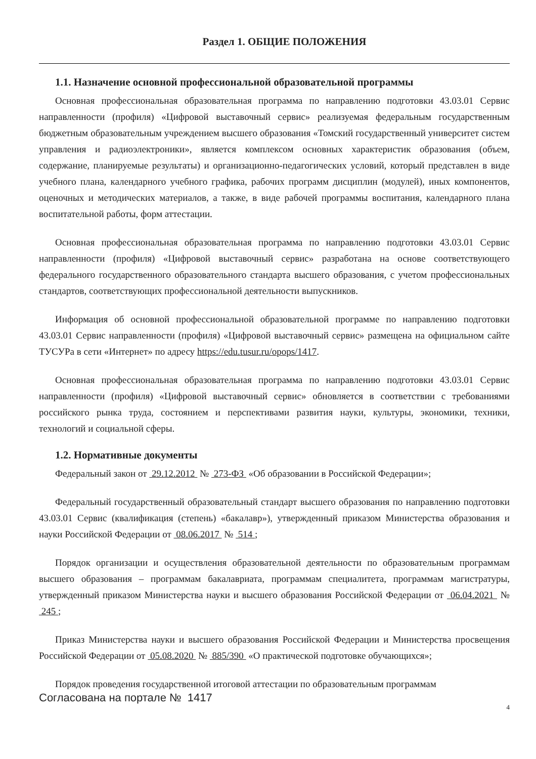Раздел 1. ОБЩИЕ ПОЛОЖЕНИЯ
1.1. Назначение основной профессиональной образовательной программы
Основная профессиональная образовательная программа по направлению подготовки 43.03.01 Сервис направленности (профиля) «Цифровой выставочный сервис» реализуемая федеральным государственным бюджетным образовательным учреждением высшего образования «Томский государственный университет систем управления и радиоэлектроники», является комплексом основных характеристик образования (объем, содержание, планируемые результаты) и организационно-педагогических условий, который представлен в виде учебного плана, календарного учебного графика, рабочих программ дисциплин (модулей), иных компонентов, оценочных и методических материалов, а также, в виде рабочей программы воспитания, календарного плана воспитательной работы, форм аттестации.
Основная профессиональная образовательная программа по направлению подготовки 43.03.01 Сервис направленности (профиля) «Цифровой выставочный сервис» разработана на основе соответствующего федерального государственного образовательного стандарта высшего образования, с учетом профессиональных стандартов, соответствующих профессиональной деятельности выпускников.
Информация об основной профессиональной образовательной программе по направлению подготовки 43.03.01 Сервис направленности (профиля) «Цифровой выставочный сервис» размещена на официальном сайте ТУСУРа в сети «Интернет» по адресу https://edu.tusur.ru/opops/1417.
Основная профессиональная образовательная программа по направлению подготовки 43.03.01 Сервис направленности (профиля) «Цифровой выставочный сервис» обновляется в соответствии с требованиями российского рынка труда, состоянием и перспективами развития науки, культуры, экономики, техники, технологий и социальной сферы.
1.2. Нормативные документы
Федеральный закон от 29.12.2012 № 273-ФЗ «Об образовании в Российской Федерации»;
Федеральный государственный образовательный стандарт высшего образования по направлению подготовки 43.03.01 Сервис (квалификация (степень) «бакалавр»), утвержденный приказом Министерства образования и науки Российской Федерации от 08.06.2017 № 514 ;
Порядок организации и осуществления образовательной деятельности по образовательным программам высшего образования – программам бакалавриата, программам специалитета, программам магистратуры, утвержденный приказом Министерства науки и высшего образования Российской Федерации от 06.04.2021 № 245 ;
Приказ Министерства науки и высшего образования Российской Федерации и Министерства просвещения Российской Федерации от 05.08.2020 № 885/390 «О практической подготовке обучающихся»;
Порядок проведения государственной итоговой аттестации по образовательным программам
Согласована на портале № 1417
4